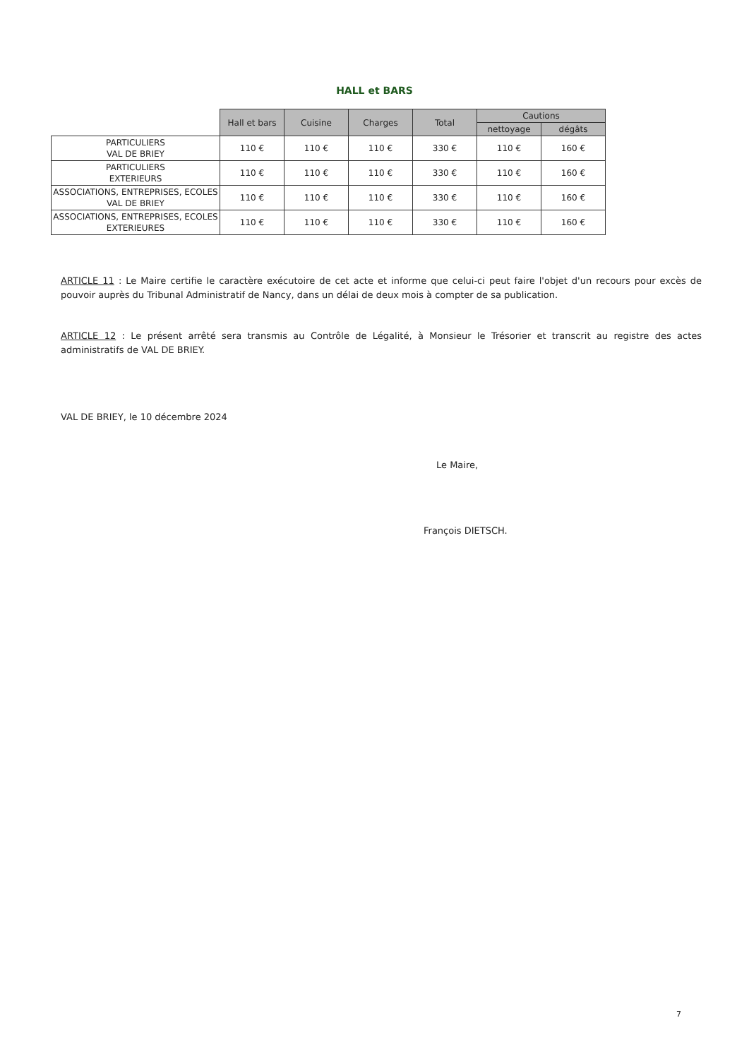HALL et BARS
| | Hall et bars | Cuisine | Charges | Total | Cautions | |
| | | | | | nettoyage | dégâts |
| PARTICULIERS VAL DE BRIEY | 110 € | 110 € | 110 € | 330 € | 110 € | 160 € |
| PARTICULIERS EXTERIEURS | 110 € | 110 € | 110 € | 330 € | 110 € | 160 € |
| ASSOCIATIONS, ENTREPRISES, ECOLES VAL DE BRIEY | 110 € | 110 € | 110 € | 330 € | 110 € | 160 € |
| ASSOCIATIONS, ENTREPRISES, ECOLES EXTERIEURES | 110 € | 110 € | 110 € | 330 € | 110 € | 160 € |
ARTICLE 11 : Le Maire certifie le caractère exécutoire de cet acte et informe que celui-ci peut faire l'objet d'un recours pour excès de pouvoir auprès du Tribunal Administratif de Nancy, dans un délai de deux mois à compter de sa publication.
ARTICLE 12 : Le présent arrêté sera transmis au Contrôle de Légalité, à Monsieur le Trésorier et transcrit au registre des actes administratifs de VAL DE BRIEY.
VAL DE BRIEY, le 10 décembre 2024
Le Maire,
François DIETSCH.
7